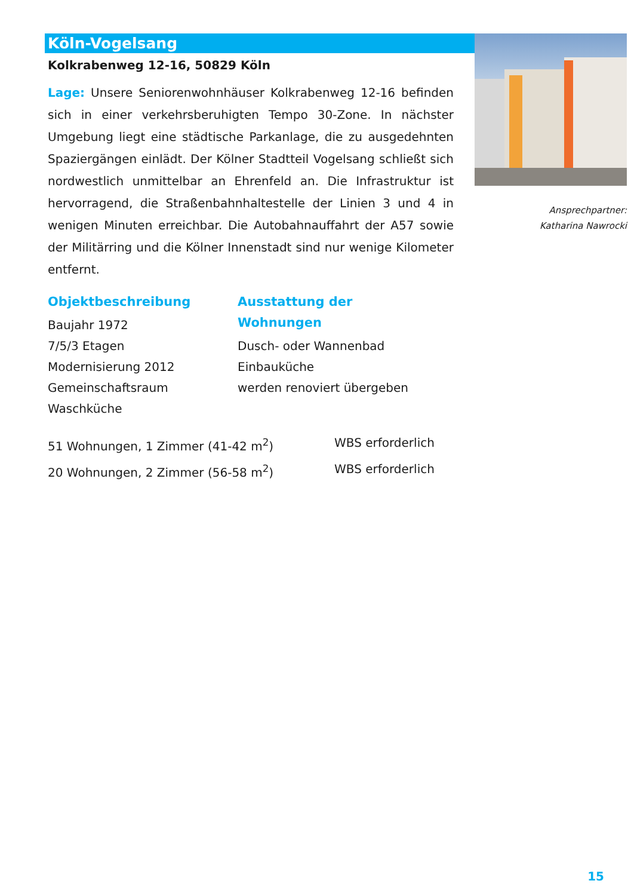Köln-Vogelsang
Kolkrabenweg 12-16, 50829 Köln
Lage: Unsere Seniorenwohnhäuser Kolkrabenweg 12-16 befinden sich in einer verkehrsberuhigten Tempo 30-Zone. In nächster Umgebung liegt eine städtische Parkanlage, die zu ausgedehnten Spaziergängen einlädt. Der Kölner Stadtteil Vogelsang schließt sich nordwestlich unmittelbar an Ehrenfeld an. Die Infrastruktur ist hervorragend, die Straßenbahnhaltestelle der Linien 3 und 4 in wenigen Minuten erreichbar. Die Autobahnauffahrt der A57 sowie der Militärring und die Kölner Innenstadt sind nur wenige Kilometer entfernt.
Objektbeschreibung
Baujahr 1972
7/5/3 Etagen
Modernisierung 2012
Gemeinschaftsraum
Waschküche
Ausstattung der Wohnungen
Dusch- oder Wannenbad
Einbauküche
werden renoviert übergeben
51 Wohnungen, 1 Zimmer (41-42 m<sup>2</sup>) WBS erforderlich
20 Wohnungen, 2 Zimmer (56-58 m<sup>2</sup>) WBS erforderlich
Ansprechpartner:
Katharina Nawrocki
15